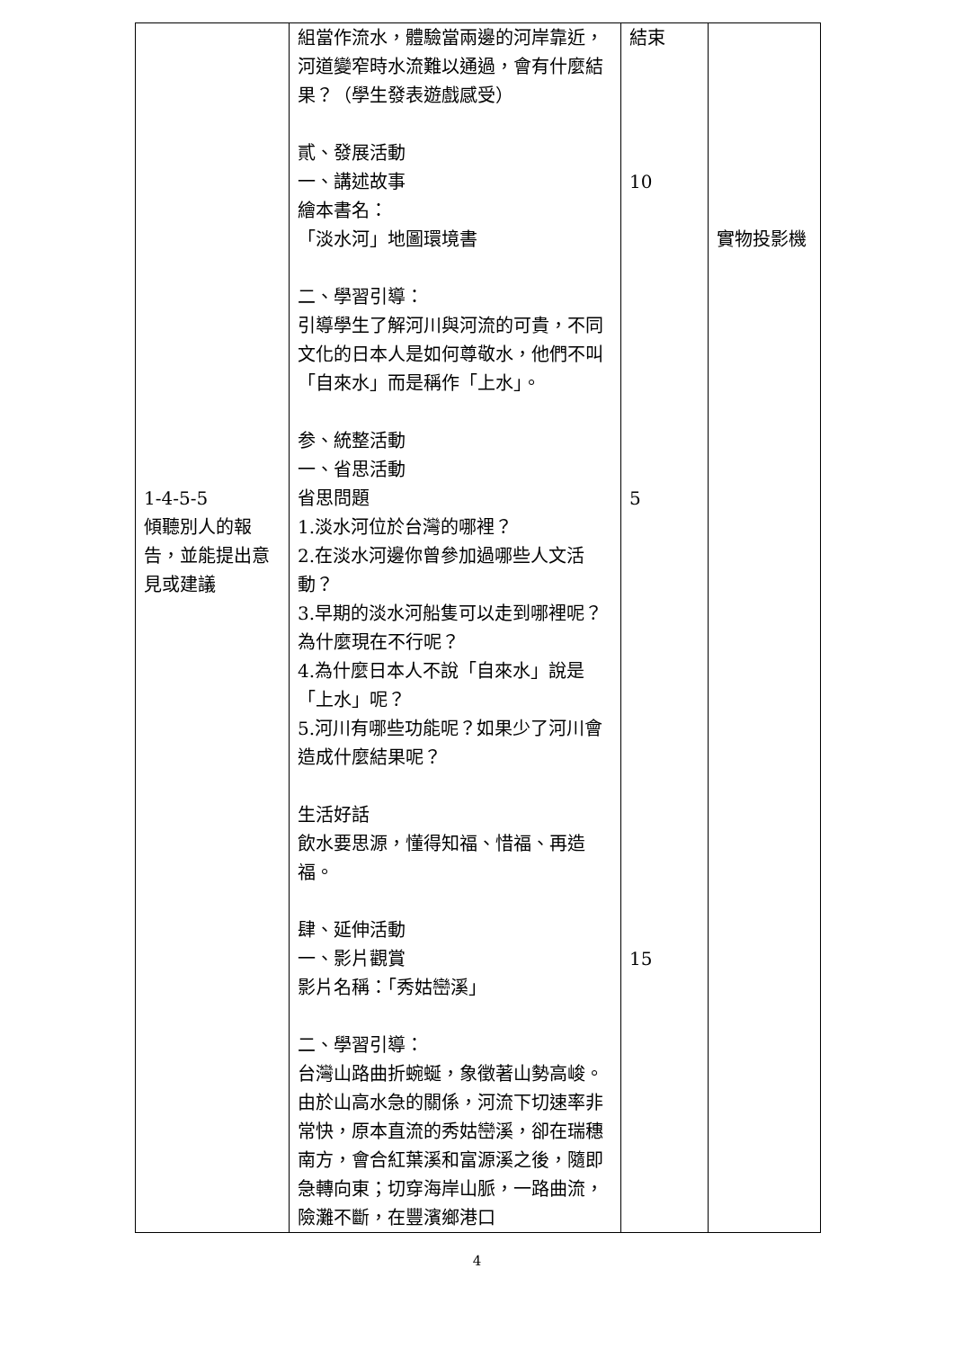| 1-4-5-5 傾聽別人的報告，並能提出意見或建議 | 組當作流水，體驗當兩邊的河岸靠近，河道變窄時水流難以通過，會有什麼結果？（學生發表遊戲感受） 貳、發展活動 一、講述故事 繪本書名： 「淡水河」地圖環境書 二、學習引導： 引導學生了解河川與河流的可貴，不同文化的日本人是如何尊敬水，他們不叫「自來水」而是稱作「上水」。 参、統整活動 一、省思活動 省思問題 1.淡水河位於台灣的哪裡？ 2.在淡水河邊你曾參加過哪些人文活動？ 3.早期的淡水河船隻可以走到哪裡呢？為什麼現在不行呢？ 4.為什麼日本人不說「自來水」說是「上水」呢？ 5.河川有哪些功能呢？如果少了河川會造成什麼結果呢？ 生活好話 飲水要思源，懂得知福、惜福、再造福。 肆、延伸活動 一、影片觀賞 影片名稱：「秀姑巒溪」 二、學習引導： 台灣山路曲折蜿蜒，象徵著山勢高峻。由於山高水急的關係，河流下切速率非常快，原本直流的秀姑巒溪，卻在瑞穗南方，會合紅葉溪和富源溪之後，隨即急轉向東；切穿海岸山脈，一路曲流，險灘不斷，在豐濱鄉港口 | 結束 10 5 15 | 實物投影機 |
4